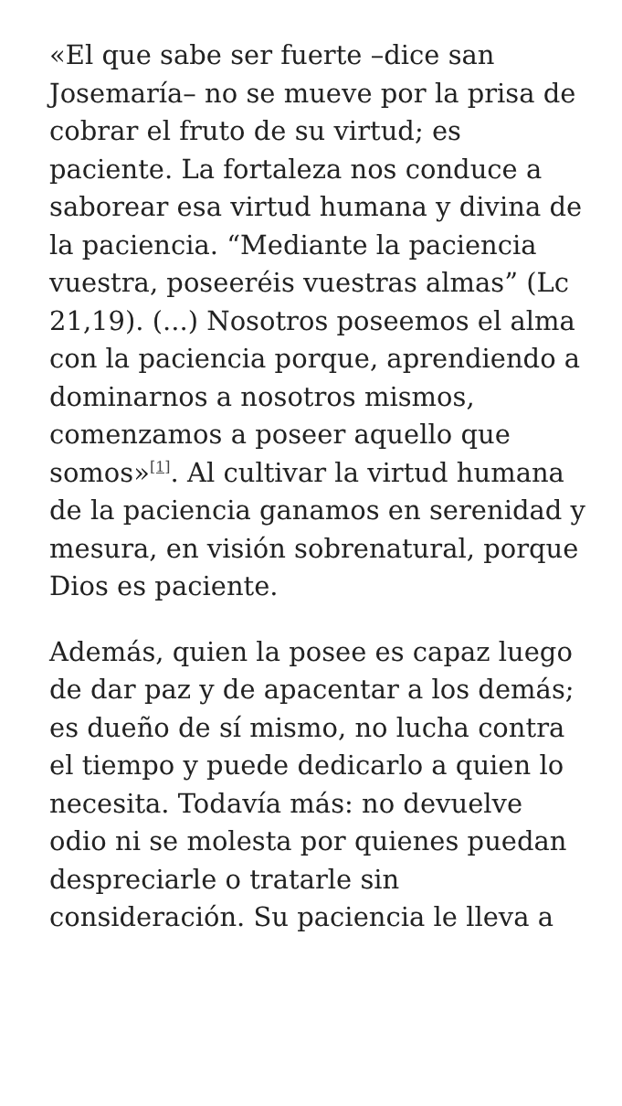«El que sabe ser fuerte –dice san Josemaría– no se mueve por la prisa de cobrar el fruto de su virtud; es paciente. La fortaleza nos conduce a saborear esa virtud humana y divina de la paciencia. “Mediante la paciencia vuestra, poseeréis vuestras almas” (Lc 21,19). (...) Nosotros poseemos el alma con la paciencia porque, aprendiendo a dominarnos a nosotros mismos, comenzamos a poseer aquello que somos»<sup>[1]</sup>. Al cultivar la virtud humana de la paciencia ganamos en serenidad y mesura, en visión sobrenatural, porque Dios es paciente.
Además, quien la posee es capaz luego de dar paz y de apacentar a los demás; es dueño de sí mismo, no lucha contra el tiempo y puede dedicarlo a quien lo necesita. Todavía más: no devuelve odio ni se molesta por quienes puedan despreciarle o tratarle sin consideración. Su paciencia le lleva a